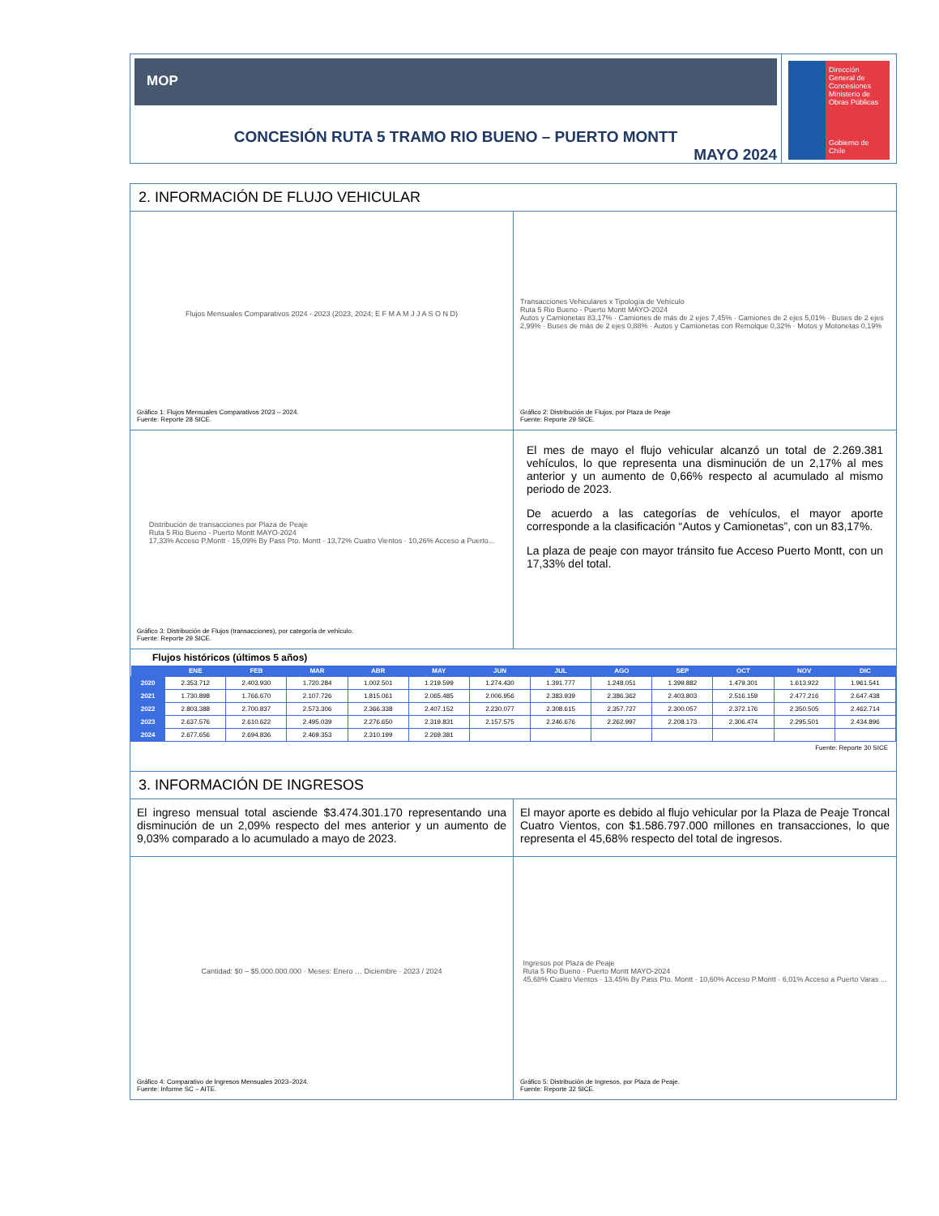MOP
CONCESIÓN RUTA 5 TRAMO RIO BUENO – PUERTO MONTT
MAYO 2024
Dirección General de Concesiones
Ministerio de Obras Públicas
Gobierno de Chile
2. INFORMACIÓN DE FLUJO VEHICULAR
Flujos Mensuales Comparativos 2024 - 2023 (2023, 2024; E F M A M J J A S O N D)
Gráfico 1: Flujos Mensuales Comparativos 2023 – 2024.
Fuente: Reporte 28 SICE.
Transacciones Vehiculares x Tipología de Vehículo
Ruta 5 Rio Bueno - Puerto Montt MAYO-2024
Autos y Camionetas 83,17% · Camiones de más de 2 ejes 7,45% · Camiones de 2 ejes 5,01% · Buses de 2 ejes 2,99% · Buses de más de 2 ejes 0,88% · Autos y Camionetas con Remolque 0,32% · Motos y Motonetas 0,19%
Gráfico 2: Distribución de Flujos, por Plaza de Peaje
Fuente: Reporte 29 SICE.
Distribución de transacciones por Plaza de Peaje
Ruta 5 Rio Bueno - Puerto Montt MAYO-2024
17,33% Acceso P.Montt · 15,09% By Pass Pto. Montt · 13,72% Cuatro Vientos · 10,26% Acceso a Puerto...
Gráfico 3: Distribución de Flujos (transacciones), por categoría de vehículo.
Fuente: Reporte 29 SICE.
El mes de mayo el flujo vehicular alcanzó un total de 2.269.381 vehículos, lo que representa una disminución de un 2,17% al mes anterior y un aumento de 0,66% respecto al acumulado al mismo periodo de 2023.
De acuerdo a las categorías de vehículos, el mayor aporte corresponde a la clasificación “Autos y Camionetas”, con un 83,17%.
La plaza de peaje con mayor tránsito fue Acceso Puerto Montt, con un 17,33% del total.
Flujos históricos (últimos 5 años)
| | ENE | FEB | MAR | ABR | MAY | JUN | JUL | AGO | SEP | OCT | NOV | DIC |
| --- | --- | --- | --- | --- | --- | --- | --- | --- | --- | --- | --- | --- |
| 2020 | 2.353.712 | 2.403.930 | 1.720.284 | 1.002.501 | 1.219.599 | 1.274.430 | 1.391.777 | 1.248.051 | 1.399.882 | 1.479.301 | 1.613.922 | 1.961.541 |
| 2021 | 1.730.898 | 1.766.670 | 2.107.726 | 1.815.061 | 2.065.485 | 2.006.956 | 2.383.939 | 2.386.362 | 2.403.803 | 2.516.159 | 2.477.216 | 2.647.438 |
| 2022 | 2.803.388 | 2.700.837 | 2.573.306 | 2.366.338 | 2.407.152 | 2.230.077 | 2.308.615 | 2.357.727 | 2.300.057 | 2.372.176 | 2.350.505 | 2.462.714 |
| 2023 | 2.637.576 | 2.610.622 | 2.495.039 | 2.276.650 | 2.319.831 | 2.157.575 | 2.246.676 | 2.262.997 | 2.208.173 | 2.306.474 | 2.295.501 | 2.434.896 |
| 2024 | 2.677.656 | 2.694.836 | 2.469.353 | 2.310.199 | 2.269.381 | | | | | | | |
Fuente: Reporte 30 SICE
3. INFORMACIÓN DE INGRESOS
El ingreso mensual total asciende $3.474.301.170 representando una disminución de un 2,09% respecto del mes anterior y un aumento de 9,03% comparado a lo acumulado a mayo de 2023.
El mayor aporte es debido al flujo vehicular por la Plaza de Peaje Troncal Cuatro Vientos, con $1.586.797.000 millones en transacciones, lo que representa el 45,68% respecto del total de ingresos.
Cantidad: $0 – $5.000.000.000 · Meses: Enero … Diciembre · 2023 / 2024
Gráfico 4: Comparativo de Ingresos Mensuales 2023–2024.
Fuente: Informe SC – AITE.
Ingresos por Plaza de Peaje
Ruta 5 Rio Bueno - Puerto Montt MAYO-2024
45,68% Cuatro Vientos · 13,45% By Pass Pto. Montt · 10,60% Acceso P.Montt · 6,01% Acceso a Puerto Varas ...
Gráfico 5: Distribución de Ingresos, por Plaza de Peaje.
Fuente: Reporte 32 SICE.